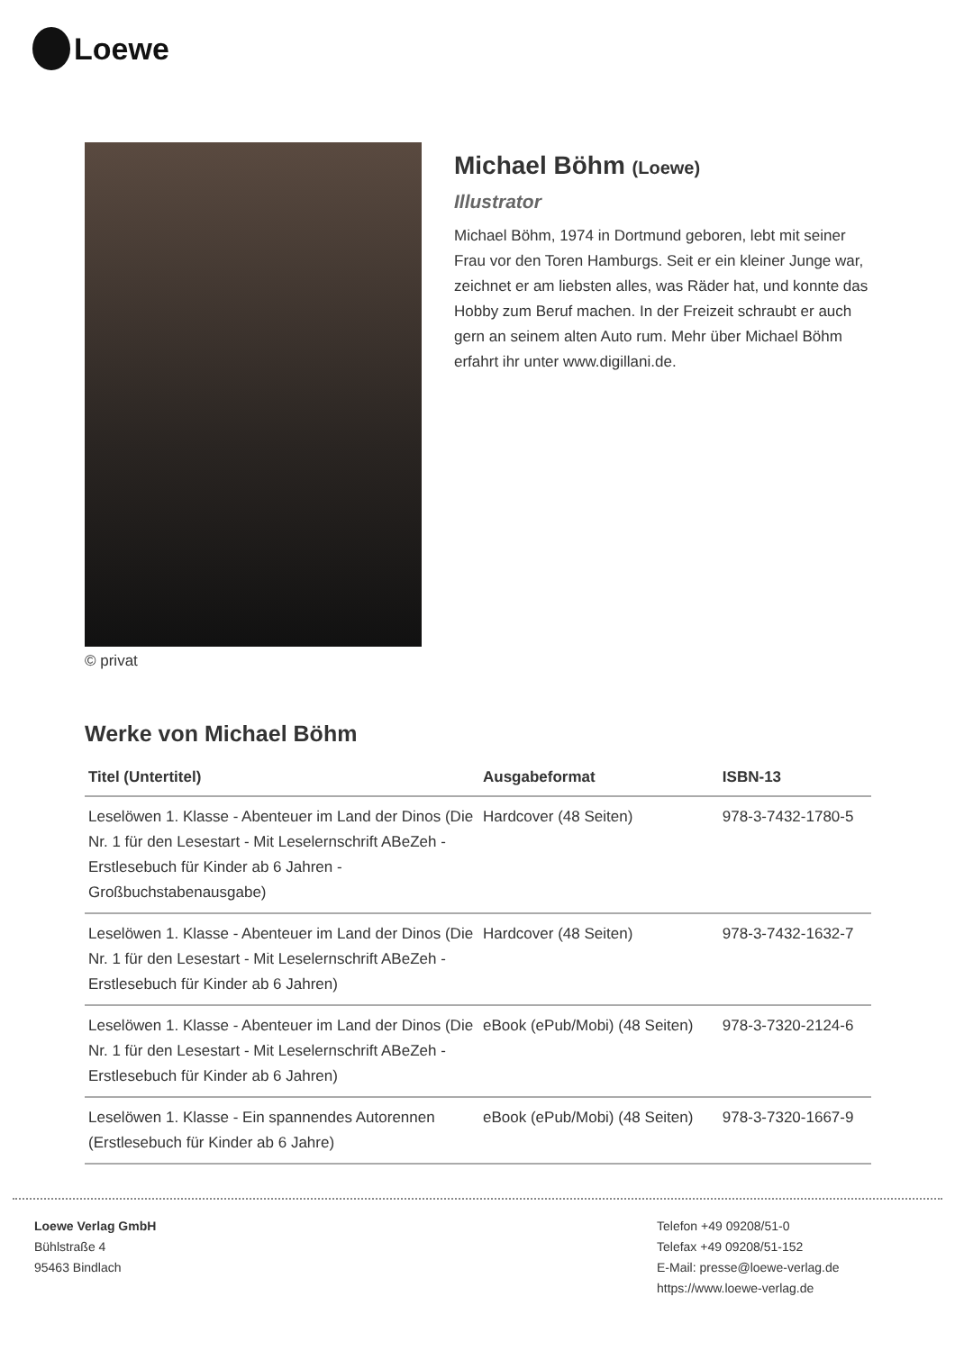Loewe
© privat
Michael Böhm (Loewe)
Illustrator
Michael Böhm, 1974 in Dortmund geboren, lebt mit seiner Frau vor den Toren Hamburgs. Seit er ein kleiner Junge war, zeichnet er am liebsten alles, was Räder hat, und konnte das Hobby zum Beruf machen. In der Freizeit schraubt er auch gern an seinem alten Auto rum. Mehr über Michael Böhm erfahrt ihr unter www.digillani.de.
Werke von Michael Böhm
| Titel (Untertitel) | Ausgabeformat | ISBN-13 |
| --- | --- | --- |
| Leselöwen 1. Klasse - Abenteuer im Land der Dinos (Die Nr. 1 für den Lesestart - Mit Leselernschrift ABeZeh - Erstlesebuch für Kinder ab 6 Jahren - Großbuchstabenausgabe) | Hardcover (48 Seiten) | 978-3-7432-1780-5 |
| Leselöwen 1. Klasse - Abenteuer im Land der Dinos (Die Nr. 1 für den Lesestart - Mit Leselernschrift ABeZeh - Erstlesebuch für Kinder ab 6 Jahren) | Hardcover (48 Seiten) | 978-3-7432-1632-7 |
| Leselöwen 1. Klasse - Abenteuer im Land der Dinos (Die Nr. 1 für den Lesestart - Mit Leselernschrift ABeZeh - Erstlesebuch für Kinder ab 6 Jahren) | eBook (ePub/Mobi) (48 Seiten) | 978-3-7320-2124-6 |
| Leselöwen 1. Klasse - Ein spannendes Autorennen (Erstlesebuch für Kinder ab 6 Jahre) | eBook (ePub/Mobi) (48 Seiten) | 978-3-7320-1667-9 |
Loewe Verlag GmbH
Bühlstraße 4
95463 Bindlach
Telefon +49 09208/51-0
Telefax +49 09208/51-152
E-Mail: presse@loewe-verlag.de
https://www.loewe-verlag.de